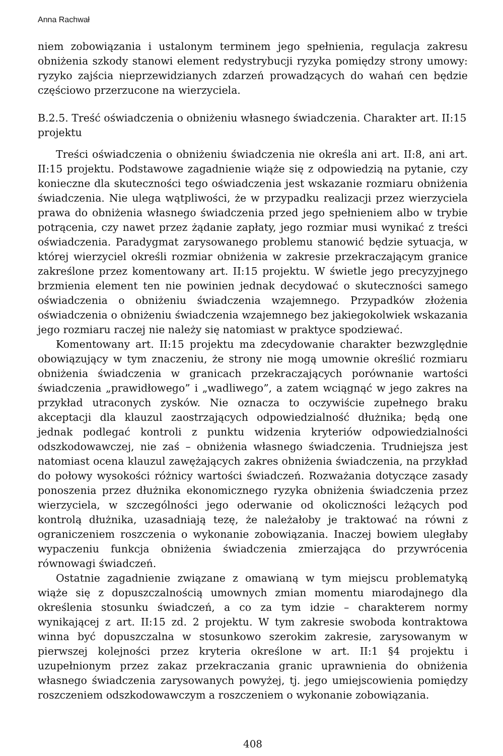Anna Rachwał
niem zobowiązania i ustalonym terminem jego spełnienia, regulacja zakresu obniżenia szkody stanowi element redystrybucji ryzyka pomiędzy strony umowy: ryzyko zajścia nieprzewidzianych zdarzeń prowadzących do wahań cen będzie częściowo przerzucone na wierzyciela.
B.2.5. Treść oświadczenia o obniżeniu własnego świadczenia. Charakter art. II:15 projektu
Treści oświadczenia o obniżeniu świadczenia nie określa ani art. II:8, ani art. II:15 projektu. Podstawowe zagadnienie wiąże się z odpowiedzią na pytanie, czy konieczne dla skuteczności tego oświadczenia jest wskazanie rozmiaru obniżenia świadczenia. Nie ulega wątpliwości, że w przypadku realizacji przez wierzyciela prawa do obniżenia własnego świadczenia przed jego spełnieniem albo w trybie potrącenia, czy nawet przez żądanie zapłaty, jego rozmiar musi wynikać z treści oświadczenia. Paradygmat zarysowanego problemu stanowić będzie sytuacja, w której wierzyciel określi rozmiar obniżenia w zakresie przekraczającym granice zakreślone przez komentowany art. II:15 projektu. W świetle jego precyzyjnego brzmienia element ten nie powinien jednak decydować o skuteczności samego oświadczenia o obniżeniu świadczenia wzajemnego. Przypadków złożenia oświadczenia o obniżeniu świadczenia wzajemnego bez jakiegokolwiek wskazania jego rozmiaru raczej nie należy się natomiast w praktyce spodziewać.
Komentowany art. II:15 projektu ma zdecydowanie charakter bezwzględnie obowiązujący w tym znaczeniu, że strony nie mogą umownie określić rozmiaru obniżenia świadczenia w granicach przekraczających porównanie wartości świadczenia „prawidłowego” i „wadliwego”, a zatem wciągnąć w jego zakres na przykład utraconych zysków. Nie oznacza to oczywiście zupełnego braku akceptacji dla klauzul zaostrzających odpowiedzialność dłużnika; będą one jednak podlegać kontroli z punktu widzenia kryteriów odpowiedzialności odszkodowawczej, nie zaś – obniżenia własnego świadczenia. Trudniejsza jest natomiast ocena klauzul zawężających zakres obniżenia świadczenia, na przykład do połowy wysokości różnicy wartości świadczeń. Rozważania dotyczące zasady ponoszenia przez dłużnika ekonomicznego ryzyka obniżenia świadczenia przez wierzyciela, w szczególności jego oderwanie od okoliczności leżących pod kontrolą dłużnika, uzasadniają tezę, że należałoby je traktować na równi z ograniczeniem roszczenia o wykonanie zobowiązania. Inaczej bowiem uległaby wypaczeniu funkcja obniżenia świadczenia zmierzająca do przywrócenia równowagi świadczeń.
Ostatnie zagadnienie związane z omawianą w tym miejscu problematyką wiąże się z dopuszczalnością umownych zmian momentu miarodajnego dla określenia stosunku świadczeń, a co za tym idzie – charakterem normy wynikającej z art. II:15 zd. 2 projektu. W tym zakresie swoboda kontraktowa winna być dopuszczalna w stosunkowo szerokim zakresie, zarysowanym w pierwszej kolejności przez kryteria określone w art. II:1 §4 projektu i uzupełnionym przez zakaz przekraczania granic uprawnienia do obniżenia własnego świadczenia zarysowanych powyżej, tj. jego umiejscowienia pomiędzy roszczeniem odszkodowawczym a roszczeniem o wykonanie zobowiązania.
408